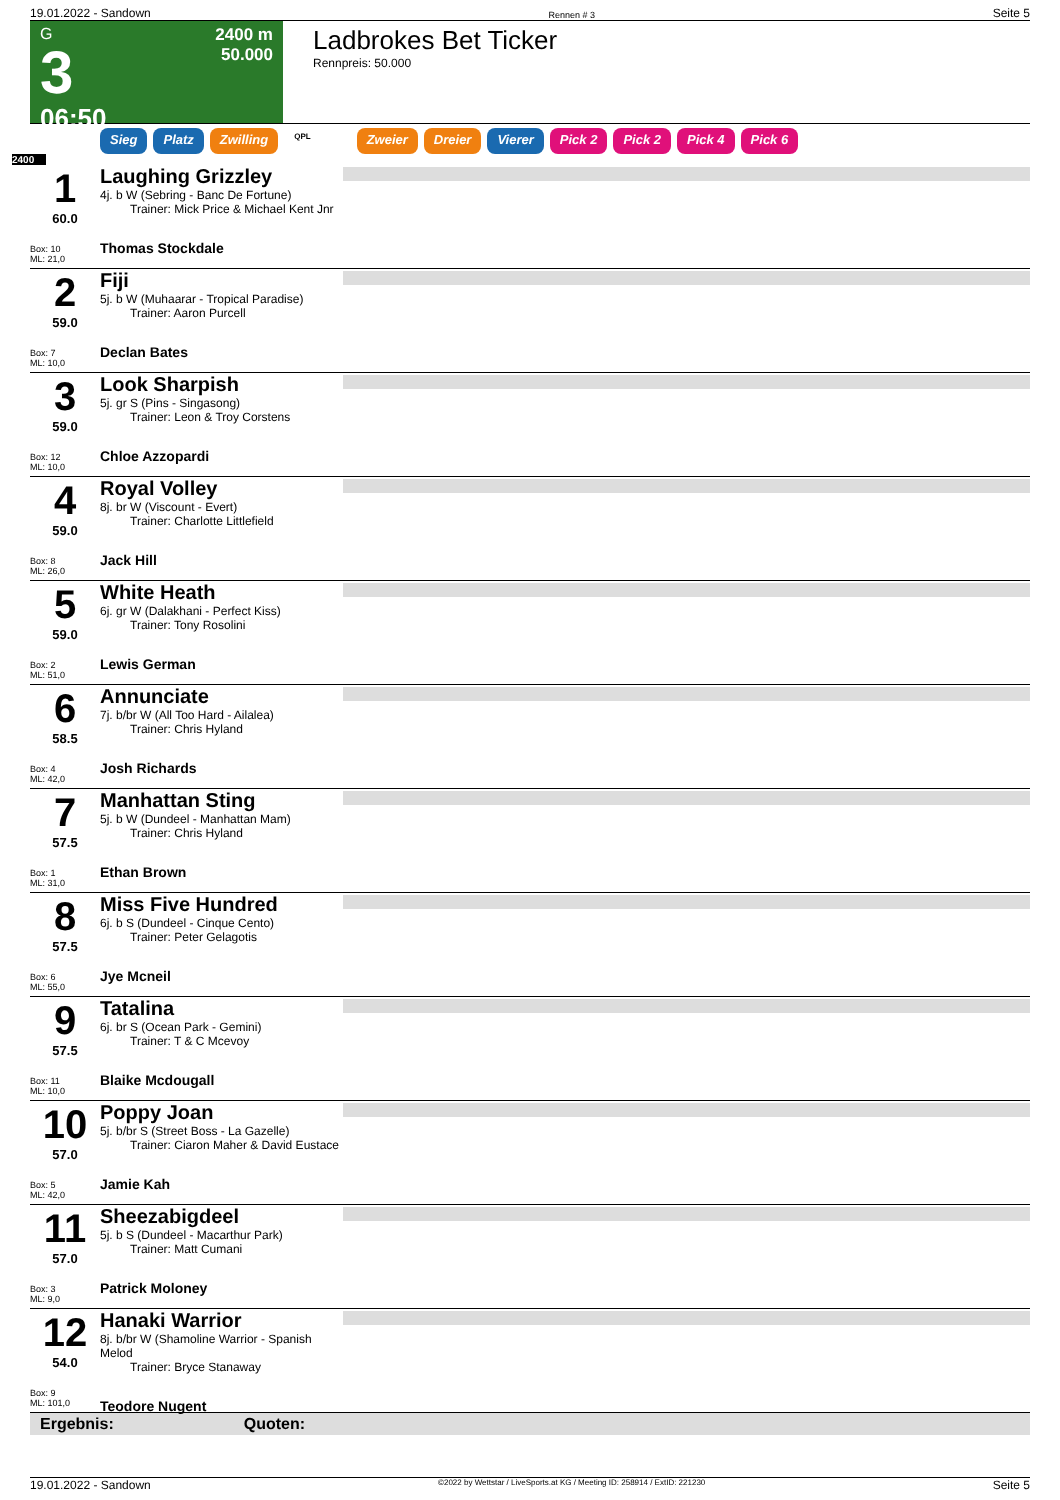19.01.2022 - Sandown Rennen # 3 Seite 5
G
3
06:50
2400 m
50.000
Ladbrokes Bet Ticker
Rennpreis: 50.000
Sieg Platz Zwilling QPL Zweier Dreier Vierer Pick 2 Pick 2 Pick 4 Pick 6
2400
1
60.0
Box: 10
ML: 21,0
Laughing Grizzley
4j. b W (Sebring - Banc De Fortune)
Trainer: Mick Price & Michael Kent Jnr
Thomas Stockdale
2
59.0
Box: 7
ML: 10,0
Fiji
5j. b W (Muhaarar - Tropical Paradise)
Trainer: Aaron Purcell
Declan Bates
3
59.0
Box: 12
ML: 10,0
Look Sharpish
5j. gr S (Pins - Singasong)
Trainer: Leon & Troy Corstens
Chloe Azzopardi
4
59.0
Box: 8
ML: 26,0
Royal Volley
8j. br W (Viscount - Evert)
Trainer: Charlotte Littlefield
Jack Hill
5
59.0
Box: 2
ML: 51,0
White Heath
6j. gr W (Dalakhani - Perfect Kiss)
Trainer: Tony Rosolini
Lewis German
6
58.5
Box: 4
ML: 42,0
Annunciate
7j. b/br W (All Too Hard - Ailalea)
Trainer: Chris Hyland
Josh Richards
7
57.5
Box: 1
ML: 31,0
Manhattan Sting
5j. b W (Dundeel - Manhattan Mam)
Trainer: Chris Hyland
Ethan Brown
8
57.5
Box: 6
ML: 55,0
Miss Five Hundred
6j. b S (Dundeel - Cinque Cento)
Trainer: Peter Gelagotis
Jye Mcneil
9
57.5
Box: 11
ML: 10,0
Tatalina
6j. br S (Ocean Park - Gemini)
Trainer: T & C Mcevoy
Blaike Mcdougall
10
57.0
Box: 5
ML: 42,0
Poppy Joan
5j. b/br S (Street Boss - La Gazelle)
Trainer: Ciaron Maher & David Eustace
Jamie Kah
11
57.0
Box: 3
ML: 9,0
Sheezabigdeel
5j. b S (Dundeel - Macarthur Park)
Trainer: Matt Cumani
Patrick Moloney
12
54.0
Box: 9
ML: 101,0
Hanaki Warrior
8j. b/br W (Shamoline Warrior - Spanish Melod
Trainer: Bryce Stanaway
Teodore Nugent
Ergebnis: Quoten:
19.01.2022 - Sandown ©2022 by Wettstar / LiveSports.at KG / Meeting ID: 258914 / ExtID: 221230 Seite 5